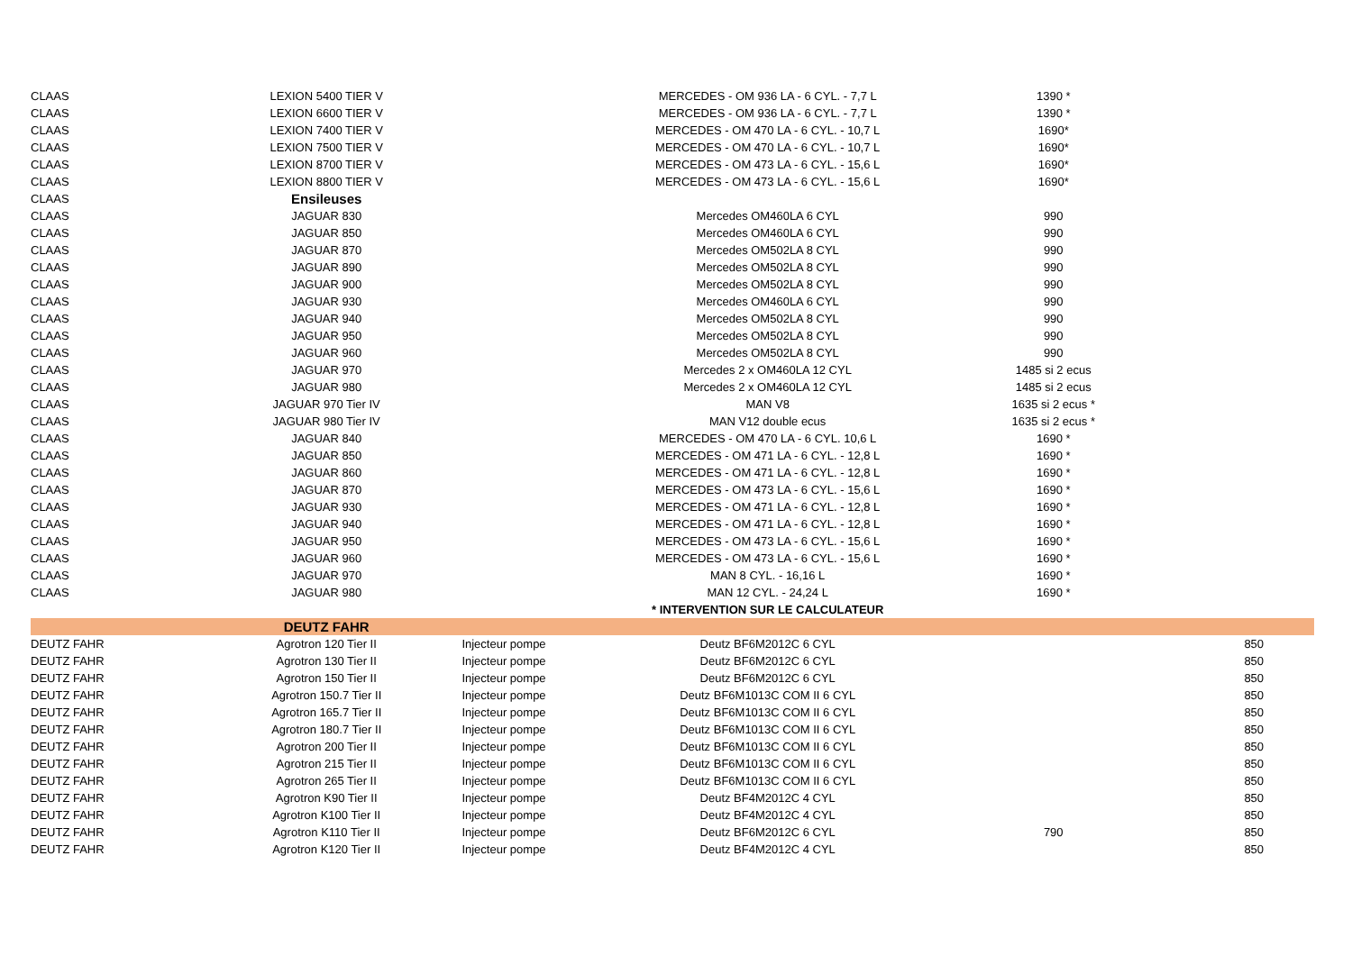| CLAAS | LEXION 5400 TIER V | | MERCEDES - OM 936 LA - 6 CYL. - 7,7 L | 1390 * | |
| CLAAS | LEXION 6600 TIER V | | MERCEDES - OM 936 LA - 6 CYL. - 7,7 L | 1390 * | |
| CLAAS | LEXION 7400 TIER V | | MERCEDES - OM 470 LA - 6 CYL. - 10,7 L | 1690* | |
| CLAAS | LEXION 7500 TIER V | | MERCEDES - OM 470 LA - 6 CYL. - 10,7 L | 1690* | |
| CLAAS | LEXION 8700 TIER V | | MERCEDES - OM 473 LA - 6 CYL. - 15,6 L | 1690* | |
| CLAAS | LEXION 8800 TIER V | | MERCEDES - OM 473 LA - 6 CYL. - 15,6 L | 1690* | |
| CLAAS | Ensileuses | | | | |
| CLAAS | JAGUAR 830 | | Mercedes OM460LA 6 CYL | 990 | |
| CLAAS | JAGUAR 850 | | Mercedes OM460LA 6 CYL | 990 | |
| CLAAS | JAGUAR 870 | | Mercedes OM502LA 8 CYL | 990 | |
| CLAAS | JAGUAR 890 | | Mercedes OM502LA 8 CYL | 990 | |
| CLAAS | JAGUAR 900 | | Mercedes OM502LA 8 CYL | 990 | |
| CLAAS | JAGUAR 930 | | Mercedes OM460LA 6 CYL | 990 | |
| CLAAS | JAGUAR 940 | | Mercedes OM502LA 8 CYL | 990 | |
| CLAAS | JAGUAR 950 | | Mercedes OM502LA 8 CYL | 990 | |
| CLAAS | JAGUAR 960 | | Mercedes OM502LA 8 CYL | 990 | |
| CLAAS | JAGUAR 970 | | Mercedes 2 x OM460LA 12 CYL | 1485 si 2 ecus | |
| CLAAS | JAGUAR 980 | | Mercedes 2 x OM460LA 12 CYL | 1485 si 2 ecus | |
| CLAAS | JAGUAR 970 Tier IV | | MAN V8 | 1635 si 2 ecus * | |
| CLAAS | JAGUAR 980 Tier IV | | MAN V12 double ecus | 1635 si 2 ecus * | |
| CLAAS | JAGUAR 840 | | MERCEDES - OM 470 LA - 6 CYL. 10,6 L | 1690 * | |
| CLAAS | JAGUAR 850 | | MERCEDES - OM 471 LA - 6 CYL. - 12,8 L | 1690 * | |
| CLAAS | JAGUAR 860 | | MERCEDES - OM 471 LA - 6 CYL. - 12,8 L | 1690 * | |
| CLAAS | JAGUAR 870 | | MERCEDES - OM 473 LA - 6 CYL. - 15,6 L | 1690 * | |
| CLAAS | JAGUAR 930 | | MERCEDES - OM 471 LA - 6 CYL. - 12,8 L | 1690 * | |
| CLAAS | JAGUAR 940 | | MERCEDES - OM 471 LA - 6 CYL. - 12,8 L | 1690 * | |
| CLAAS | JAGUAR 950 | | MERCEDES - OM 473 LA - 6 CYL. - 15,6 L | 1690 * | |
| CLAAS | JAGUAR 960 | | MERCEDES - OM 473 LA - 6 CYL. - 15,6 L | 1690 * | |
| CLAAS | JAGUAR 970 | | MAN 8 CYL. - 16,16 L | 1690 * | |
| CLAAS | JAGUAR 980 | | MAN 12 CYL. - 24,24 L | 1690 * | |
| | | | * INTERVENTION SUR LE CALCULATEUR | | |
| | DEUTZ FAHR | | | | |
| DEUTZ FAHR | Agrotron 120 Tier II | Injecteur pompe | Deutz BF6M2012C 6 CYL | | 850 |
| DEUTZ FAHR | Agrotron 130 Tier II | Injecteur pompe | Deutz BF6M2012C 6 CYL | | 850 |
| DEUTZ FAHR | Agrotron 150 Tier II | Injecteur pompe | Deutz BF6M2012C 6 CYL | | 850 |
| DEUTZ FAHR | Agrotron 150.7 Tier II | Injecteur pompe | Deutz BF6M1013C COM II 6 CYL | | 850 |
| DEUTZ FAHR | Agrotron 165.7 Tier II | Injecteur pompe | Deutz BF6M1013C COM II 6 CYL | | 850 |
| DEUTZ FAHR | Agrotron 180.7 Tier II | Injecteur pompe | Deutz BF6M1013C COM II 6 CYL | | 850 |
| DEUTZ FAHR | Agrotron 200 Tier II | Injecteur pompe | Deutz BF6M1013C COM II 6 CYL | | 850 |
| DEUTZ FAHR | Agrotron 215 Tier II | Injecteur pompe | Deutz BF6M1013C COM II 6 CYL | | 850 |
| DEUTZ FAHR | Agrotron 265 Tier II | Injecteur pompe | Deutz BF6M1013C COM II 6 CYL | | 850 |
| DEUTZ FAHR | Agrotron K90 Tier II | Injecteur pompe | Deutz BF4M2012C 4 CYL | | 850 |
| DEUTZ FAHR | Agrotron K100 Tier II | Injecteur pompe | Deutz BF4M2012C 4 CYL | | 850 |
| DEUTZ FAHR | Agrotron K110 Tier II | Injecteur pompe | Deutz BF6M2012C 6 CYL | 790 | 850 |
| DEUTZ FAHR | Agrotron K120 Tier II | Injecteur pompe | Deutz BF4M2012C 4 CYL | | 850 |